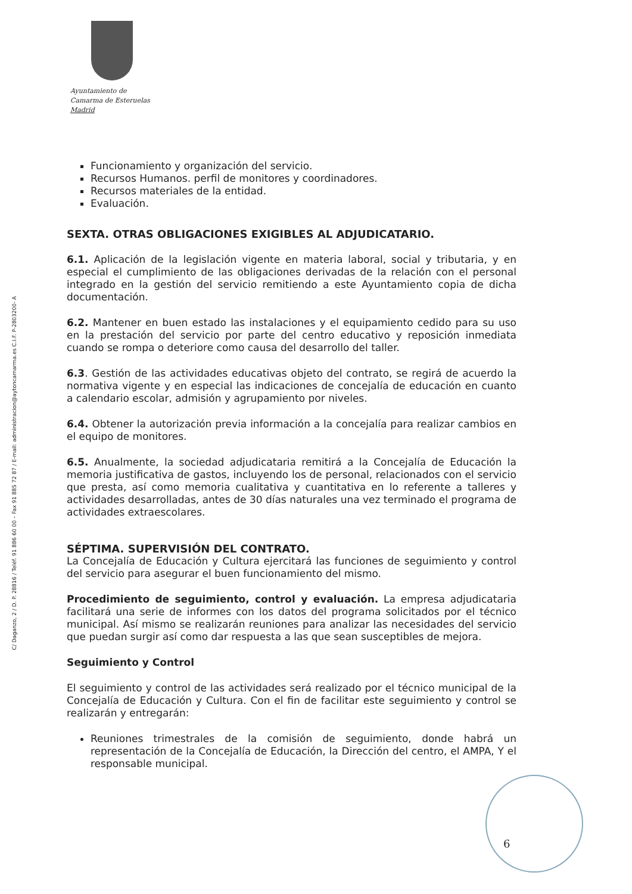Ayuntamiento de
Camarma de Esteruelas
Madrid
C/ Daganzo, 2 / D. P. 28816 / Teléf. 91 886 60 00 – Fax 91 885 72 87 / E-mail: administracion@aytoncamarma.es C.I.F. P-2803200- A
Funcionamiento y organización del servicio.
Recursos Humanos. perfil de monitores y coordinadores.
Recursos materiales de la entidad.
Evaluación.
SEXTA. OTRAS OBLIGACIONES EXIGIBLES AL ADJUDICATARIO.
6.1. Aplicación de la legislación vigente en materia laboral, social y tributaria, y en especial el cumplimiento de las obligaciones derivadas de la relación con el personal integrado en la gestión del servicio remitiendo a este Ayuntamiento copia de dicha documentación.
6.2. Mantener en buen estado las instalaciones y el equipamiento cedido para su uso en la prestación del servicio por parte del centro educativo y reposición inmediata cuando se rompa o deteriore como causa del desarrollo del taller.
6.3. Gestión de las actividades educativas objeto del contrato, se regirá de acuerdo la normativa vigente y en especial las indicaciones de concejalía de educación en cuanto a calendario escolar, admisión y agrupamiento por niveles.
6.4. Obtener la autorización previa información a la concejalía para realizar cambios en el equipo de monitores.
6.5. Anualmente, la sociedad adjudicataria remitirá a la Concejalía de Educación la memoria justificativa de gastos, incluyendo los de personal, relacionados con el servicio que presta, así como memoria cualitativa y cuantitativa en lo referente a talleres y actividades desarrolladas, antes de 30 días naturales una vez terminado el programa de actividades extraescolares.
SÉPTIMA. SUPERVISIÓN DEL CONTRATO.
La Concejalía de Educación y Cultura ejercitará las funciones de seguimiento y control del servicio para asegurar el buen funcionamiento del mismo.
Procedimiento de seguimiento, control y evaluación. La empresa adjudicataria facilitará una serie de informes con los datos del programa solicitados por el técnico municipal. Así mismo se realizarán reuniones para analizar las necesidades del servicio que puedan surgir así como dar respuesta a las que sean susceptibles de mejora.
Seguimiento y Control
El seguimiento y control de las actividades será realizado por el técnico municipal de la Concejalía de Educación y Cultura. Con el fin de facilitar este seguimiento y control se realizarán y entregarán:
Reuniones trimestrales de la comisión de seguimiento, donde habrá un representación de la Concejalía de Educación, la Dirección del centro, el AMPA, Y el responsable municipal.
6